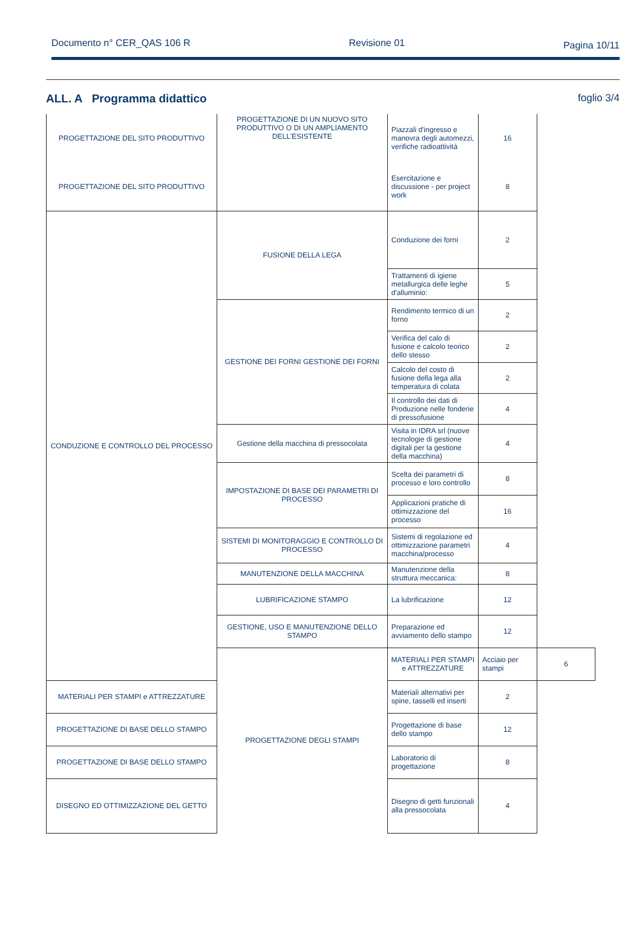Documento n° CER_QAS 106 R Revisione 01
Pagina 10/11
ALL. A Programma didattico foglio 3/4
| PROGETTAZIONE DEL SITO PRODUTTIVO | PROGETTAZIONE DI UN NUOVO SITO PRODUTTIVO O DI UN AMPLIAMENTO DELL'ESISTENTE | Piazzali d'ingresso e manovra degli automezzi, verifiche radioattività | 16 | |
| PROGETTAZIONE DEL SITO PRODUTTIVO | | Esercitazione e discussione - per project work | 8 | |
| CONDUZIONE E CONTROLLO DEL PROCESSO | FUSIONE DELLA LEGA | Conduzione dei forni | 2 | |
| | | Trattamenti di igiene metallurgica delle leghe d'alluminio: | 5 | |
| | GESTIONE DEI FORNI GESTIONE DEI FORNI | Rendimento termico di un forno | 2 | |
| | | Verifica del calo di fusione e calcolo teorico dello stesso | 2 | |
| | | Calcolo del costo di fusione della lega alla temperatura di colata | 2 | |
| | | Il controllo dei dati di Produzione nelle fonderie di pressofusione | 4 | |
| | Gestione della macchina di pressocolata | Visita in IDRA srl (nuove tecnologie di gestione digitali per la gestione della macchina) | 4 | |
| | IMPOSTAZIONE DI BASE DEI PARAMETRI DI PROCESSO | Scelta dei parametri di processo e loro controllo | 8 | |
| | | Applicazioni pratiche di ottimizzazione del processo | 16 | |
| | SISTEMI DI MONITORAGGIO E CONTROLLO DI PROCESSO | Sistemi di regolazione ed ottimizzazione parametri macchina/processo | 4 | |
| | MANUTENZIONE DELLA MACCHINA | Manutenzione della struttura meccanica: | 8 | |
| | LUBRIFICAZIONE STAMPO | La lubrificazione | 12 | |
| | GESTIONE, USO E MANUTENZIONE DELLO STAMPO | Preparazione ed avviamento dello stampo | 12 | |
| | PROGETTAZIONE DEGLI STAMPI | MATERIALI PER STAMPI e ATTREZZATURE | Acciaio per stampi | 6 |
| MATERIALI PER STAMPI e ATTREZZATURE | | Materiali alternativi per spine, tasselli ed inserti | 2 | |
| PROGETTAZIONE DI BASE DELLO STAMPO | | Progettazione di base dello stampo | 12 | |
| PROGETTAZIONE DI BASE DELLO STAMPO | | Laboratorio di progettazione | 8 | |
| DISEGNO ED OTTIMIZZAZIONE DEL GETTO | | Disegno di getti funzionali alla pressocolata | 4 | |